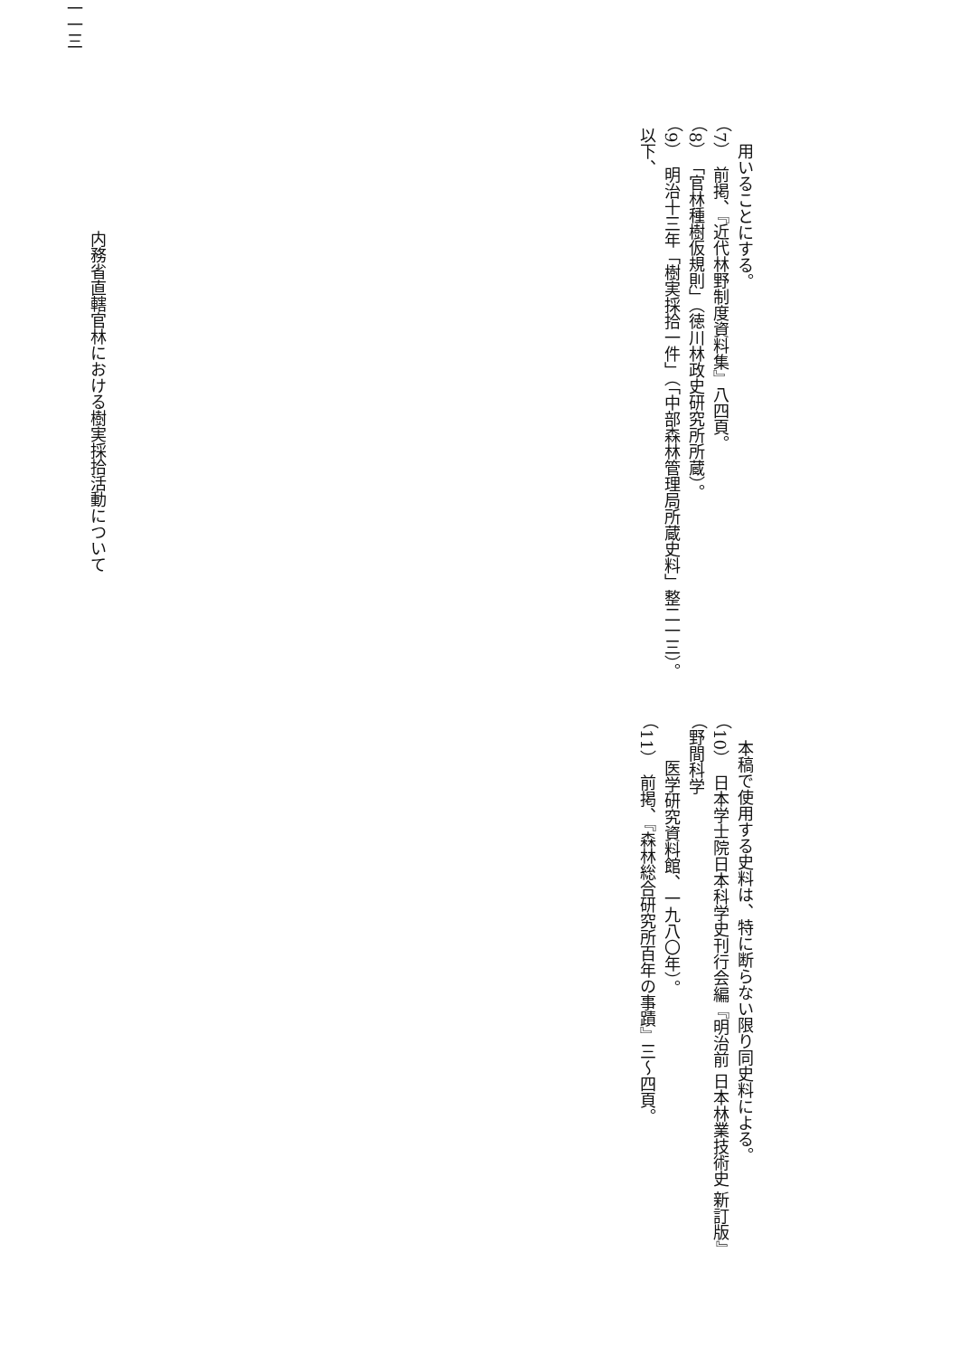用いることにする。
（7）　前掲、『近代林野制度資料集』八四頁。
（8）　「官林種樹仮規則」（徳川林政史研究所所蔵）。
（9）　明治十三年「樹実採拾一件」（「中部森林管理局所蔵史料」整二一三）。以下、
本稿で使用する史料は、特に断らない限り同史料による。
（10）　日本学士院日本科学史刊行会編『明治前 日本林業技術史 新訂版』（野間科学
医学研究資料館、一九八〇年）。
（11）　前掲、『森林総合研究所百年の事蹟』三〜四頁。
内務省直轄官林における樹実採拾活動について
一一三